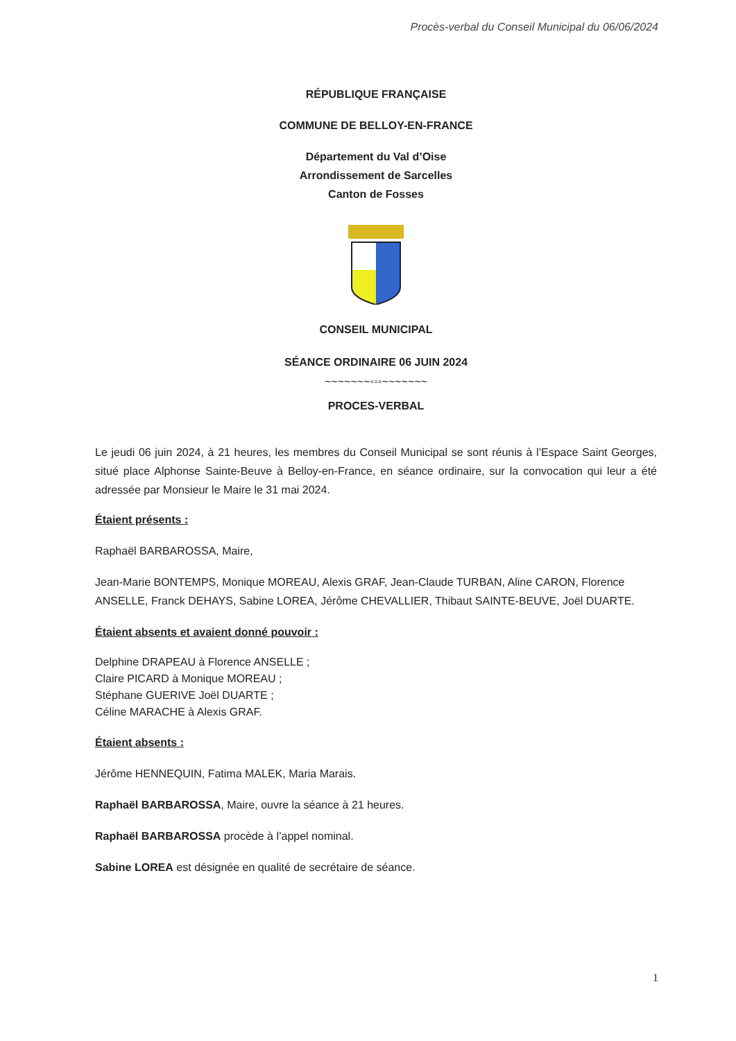Procès-verbal du Conseil Municipal du 06/06/2024
RÉPUBLIQUE FRANÇAISE
COMMUNE DE BELLOY-EN-FRANCE
Département du Val d’Oise
Arrondissement de Sarcelles
Canton de Fosses
CONSEIL MUNICIPAL
SÉANCE ORDINAIRE 06 JUIN 2024
~~~~~~~◦◦◦~~~~~~~
PROCES-VERBAL
Le jeudi 06 juin 2024, à 21 heures, les membres du Conseil Municipal se sont réunis à l’Espace Saint Georges, situé place Alphonse Sainte-Beuve à Belloy-en-France, en séance ordinaire, sur la convocation qui leur a été adressée par Monsieur le Maire le 31 mai 2024.
Étaient présents :
Raphaël BARBAROSSA, Maire,
Jean-Marie BONTEMPS, Monique MOREAU, Alexis GRAF, Jean-Claude TURBAN, Aline CARON, Florence ANSELLE, Franck DEHAYS, Sabine LOREA, Jérôme CHEVALLIER, Thibaut SAINTE-BEUVE, Joël DUARTE.
Étaient absents et avaient donné pouvoir :
Delphine DRAPEAU à Florence ANSELLE ;
Claire PICARD à Monique MOREAU ;
Stéphane GUERIVE Joël DUARTE ;
Céline MARACHE à Alexis GRAF.
Étaient absents :
Jérôme HENNEQUIN, Fatima MALEK, Maria Marais.
Raphaël BARBAROSSA, Maire, ouvre la séance à 21 heures.
Raphaël BARBAROSSA procède à l’appel nominal.
Sabine LOREA est désignée en qualité de secrétaire de séance.
1